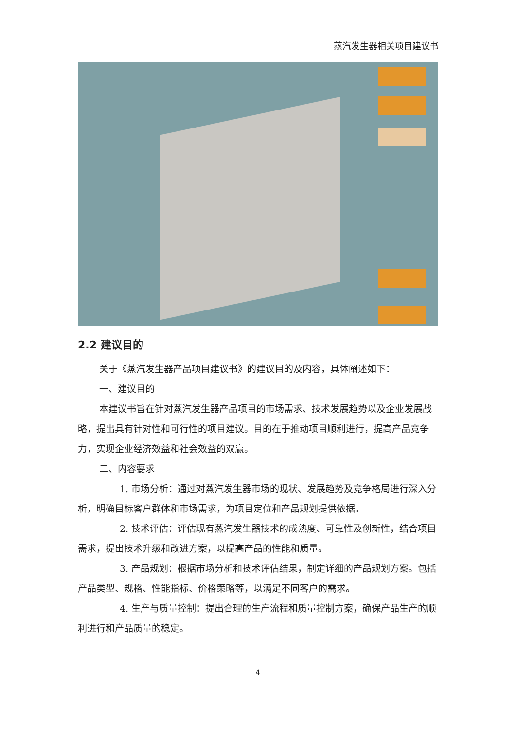蒸汽发生器相关项目建议书
2.2 建议目的
关于《蒸汽发生器产品项目建议书》的建议目的及内容，具体阐述如下：
一、建议目的
本建议书旨在针对蒸汽发生器产品项目的市场需求、技术发展趋势以及企业发展战略，提出具有针对性和可行性的项目建议。目的在于推动项目顺利进行，提高产品竞争力，实现企业经济效益和社会效益的双赢。
二、内容要求
1. 市场分析：通过对蒸汽发生器市场的现状、发展趋势及竞争格局进行深入分析，明确目标客户群体和市场需求，为项目定位和产品规划提供依据。
2. 技术评估：评估现有蒸汽发生器技术的成熟度、可靠性及创新性，结合项目需求，提出技术升级和改进方案，以提高产品的性能和质量。
3. 产品规划：根据市场分析和技术评估结果，制定详细的产品规划方案。包括产品类型、规格、性能指标、价格策略等，以满足不同客户的需求。
4. 生产与质量控制：提出合理的生产流程和质量控制方案，确保产品生产的顺利进行和产品质量的稳定。
4